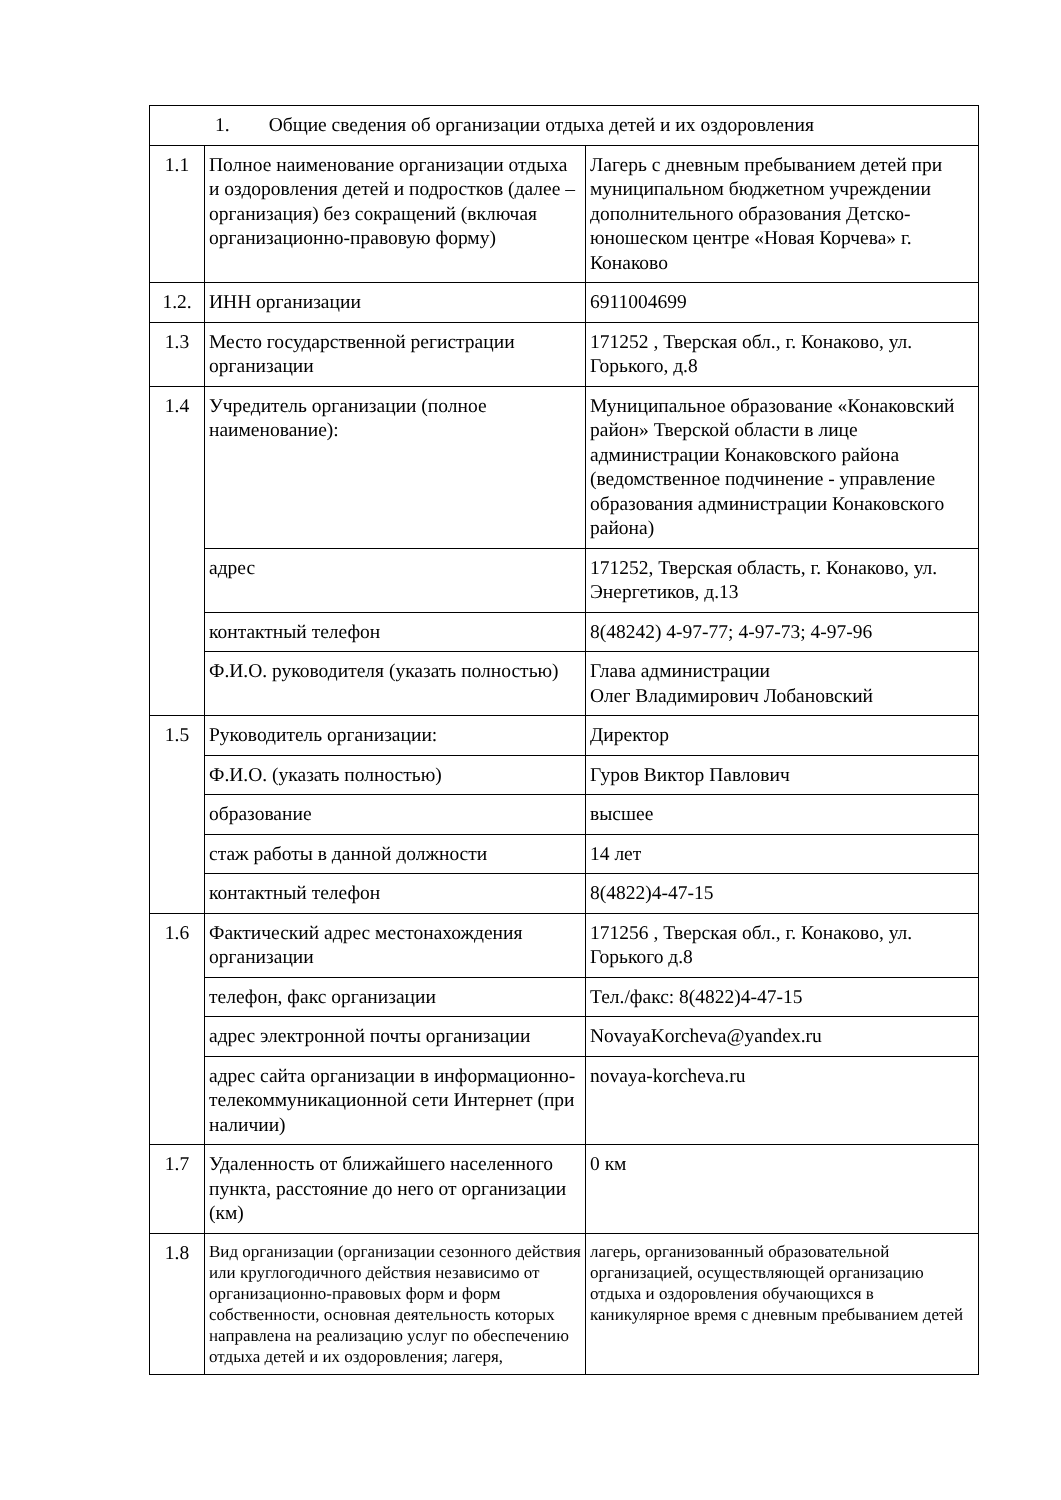| 1. Общие сведения об организации отдыха детей и их оздоровления | | |
| --- | --- | --- |
| 1.1 | Полное наименование организации отдыха и оздоровления детей и подростков (далее – организация) без сокращений (включая организационно-правовую форму) | Лагерь с дневным пребыванием детей при муниципальном бюджетном учреждении дополнительного образования Детско-юношеском центре «Новая Корчева» г. Конаково |
| 1.2. | ИНН организации | 6911004699 |
| 1.3 | Место государственной регистрации организации | 171252 , Тверская обл., г. Конаково, ул. Горького, д.8 |
| 1.4 | Учредитель организации (полное наименование): | Муниципальное образование «Конаковский район» Тверской области в лице администрации Конаковского района (ведомственное подчинение - управление образования администрации Конаковского района) |
| | адрес | 171252, Тверская область, г. Конаково, ул. Энергетиков, д.13 |
| | контактный телефон | 8(48242) 4-97-77; 4-97-73; 4-97-96 |
| | Ф.И.О. руководителя (указать полностью) | Глава администрации Олег Владимирович Лобановский |
| 1.5 | Руководитель организации: | Директор |
| | Ф.И.О. (указать полностью) | Гуров Виктор Павлович |
| | образование | высшее |
| | стаж работы в данной должности | 14 лет |
| | контактный телефон | 8(4822)4-47-15 |
| 1.6 | Фактический адрес местонахождения организации | 171256 , Тверская обл., г. Конаково, ул. Горького д.8 |
| | телефон, факс организации | Тел./факс: 8(4822)4-47-15 |
| | адрес электронной почты организации | NovayaKorcheva@yandex.ru |
| | адрес сайта организации в информационно-телекоммуникационной сети Интернет (при наличии) | novaya-korcheva.ru |
| 1.7 | Удаленность от ближайшего населенного пункта, расстояние до него от организации (км) | 0 км |
| 1.8 | Вид организации (организации сезонного действия или круглогодичного действия независимо от организационно-правовых форм и форм собственности, основная деятельность которых направлена на реализацию услуг по обеспечению отдыха детей и их оздоровления; лагеря, | лагерь, организованный образовательной организацией, осуществляющей организацию отдыха и оздоровления обучающихся в каникулярное время с дневным пребыванием детей |